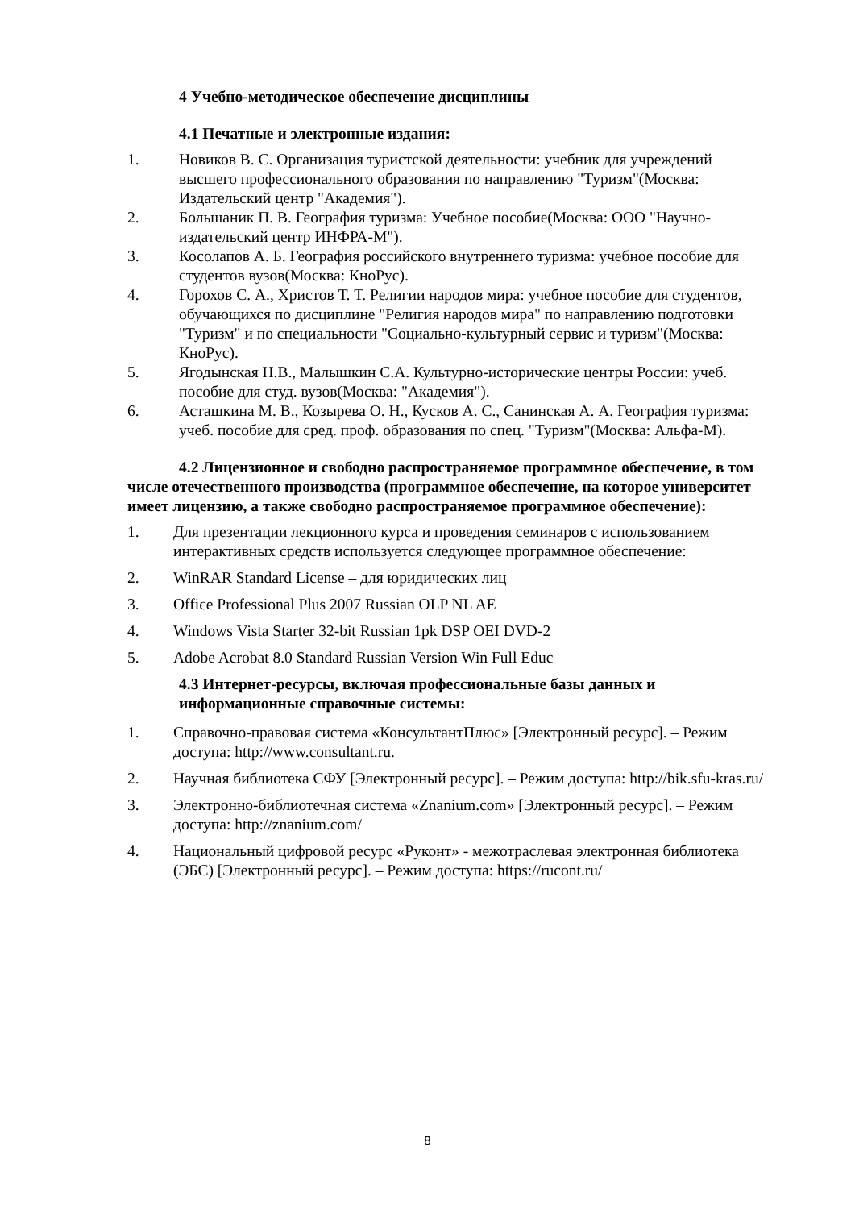4 Учебно-методическое обеспечение дисциплины
4.1 Печатные и электронные издания:
1. Новиков В. С. Организация туристской деятельности: учебник для учреждений высшего профессионального образования по направлению "Туризм"(Москва: Издательский центр "Академия").
2. Большаник П. В. География туризма: Учебное пособие(Москва: ООО "Научно-издательский центр ИНФРА-М").
3. Косолапов А. Б. География российского внутреннего туризма: учебное пособие для студентов вузов(Москва: КноРус).
4. Горохов С. А., Христов Т. Т. Религии народов мира: учебное пособие для студентов, обучающихся по дисциплине "Религия народов мира" по направлению подготовки "Туризм" и по специальности "Социально-культурный сервис и туризм"(Москва: КноРус).
5. Ягодынская Н.В., Малышкин С.А. Культурно-исторические центры России: учеб. пособие для студ. вузов(Москва: "Академия").
6. Асташкина М. В., Козырева О. Н., Кусков А. С., Санинская А. А. География туризма: учеб. пособие для сред. проф. образования по спец. "Туризм"(Москва: Альфа-М).
4.2 Лицензионное и свободно распространяемое программное обеспечение, в том числе отечественного производства (программное обеспечение, на которое университет имеет лицензию, а также свободно распространяемое программное обеспечение):
1. Для презентации лекционного курса и проведения семинаров с использованием интерактивных средств используется следующее программное обеспечение:
2. WinRAR Standard License – для юридических лиц
3. Office Professional Plus 2007 Russian OLP NL AE
4. Windows Vista Starter 32-bit Russian 1pk DSP OEI DVD-2
5. Adobe Acrobat 8.0 Standard Russian Version Win Full Educ
4.3 Интернет-ресурсы, включая профессиональные базы данных и информационные справочные системы:
1. Справочно-правовая система «КонсультантПлюс» [Электронный ресурс]. – Режим доступа: http://www.consultant.ru.
2. Научная библиотека СФУ [Электронный ресурс]. – Режим доступа: http://bik.sfu-kras.ru/
3. Электронно-библиотечная система «Znanium.com» [Электронный ресурс]. – Режим доступа: http://znanium.com/
4. Национальный цифровой ресурс «Руконт» - межотраслевая электронная библиотека (ЭБС) [Электронный ресурс]. – Режим доступа: https://rucont.ru/
8